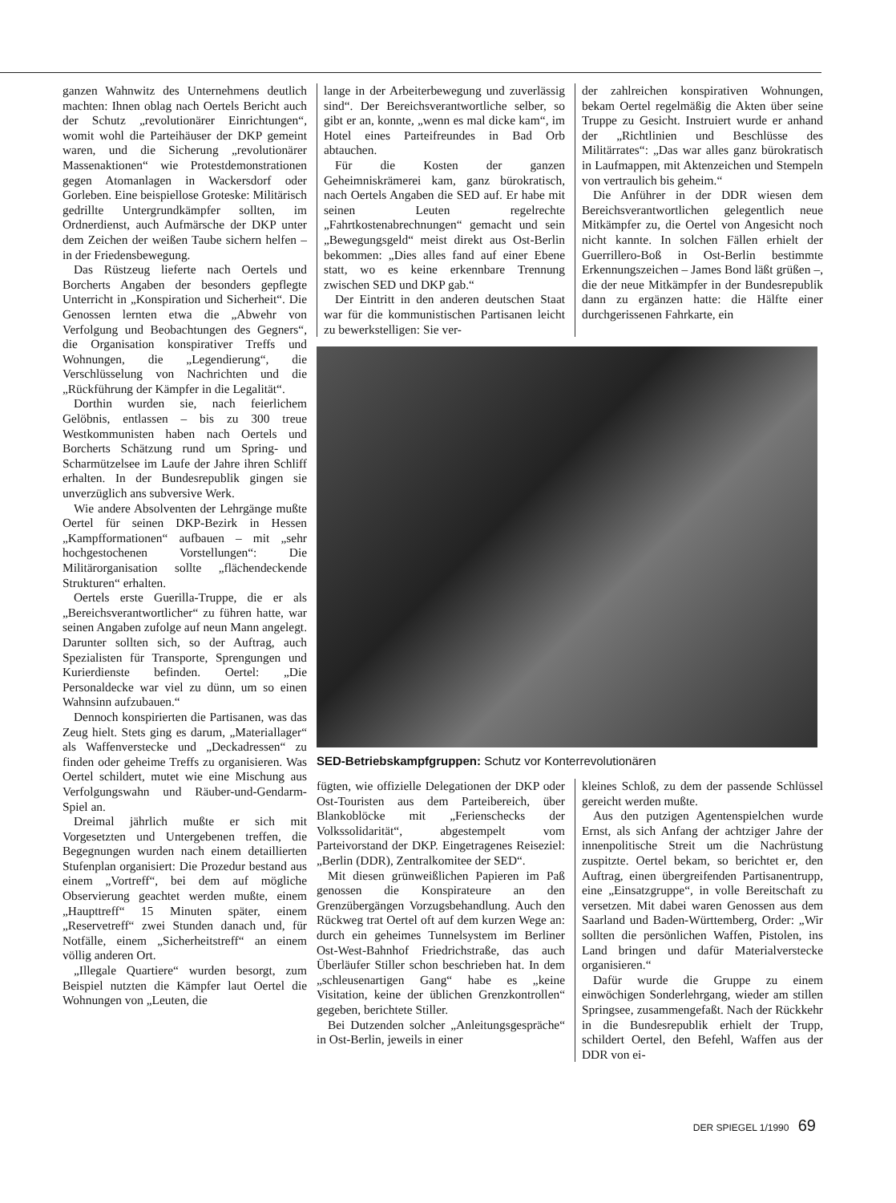ganzen Wahnwitz des Unternehmens deutlich machten: Ihnen oblag nach Oertels Bericht auch der Schutz „revolutionärer Einrichtungen“, womit wohl die Parteihäuser der DKP gemeint waren, und die Sicherung „revolutionärer Massenaktionen“ wie Protestdemonstrationen gegen Atomanlagen in Wackersdorf oder Gorleben. Eine beispiellose Groteske: Militärisch gedrillte Untergrundkämpfer sollten, im Ordnerdienst, auch Aufmärsche der DKP unter dem Zeichen der weißen Taube sichern helfen – in der Friedensbewegung.
Das Rüstzeug lieferte nach Oertels und Borcherts Angaben der besonders gepflegte Unterricht in „Konspiration und Sicherheit“. Die Genossen lernten etwa die „Abwehr von Verfolgung und Beobachtungen des Gegners“, die Organisation konspirativer Treffs und Wohnungen, die „Legendierung“, die Verschlüsselung von Nachrichten und die „Rückführung der Kämpfer in die Legalität“.
Dorthin wurden sie, nach feierlichem Gelöbnis, entlassen – bis zu 300 treue Westkommunisten haben nach Oertels und Borcherts Schätzung rund um Spring- und Scharmützelsee im Laufe der Jahre ihren Schliff erhalten. In der Bundesrepublik gingen sie unverzüglich ans subversive Werk.
Wie andere Absolventen der Lehrgänge mußte Oertel für seinen DKP-Bezirk in Hessen „Kampfformationen“ aufbauen – mit „sehr hochgestochenen Vorstellungen“: Die Militärorganisation sollte „flächendeckende Strukturen“ erhalten.
Oertels erste Guerilla-Truppe, die er als „Bereichsverantwortlicher“ zu führen hatte, war seinen Angaben zufolge auf neun Mann angelegt. Darunter sollten sich, so der Auftrag, auch Spezialisten für Transporte, Sprengungen und Kurierdienste befinden. Oertel: „Die Personaldecke war viel zu dünn, um so einen Wahnsinn aufzubauen.“
Dennoch konspirierten die Partisanen, was das Zeug hielt. Stets ging es darum, „Materiallager“ als Waffenverstecke und „Deckadressen“ zu finden oder geheime Treffs zu organisieren. Was Oertel schildert, mutet wie eine Mischung aus Verfolgungswahn und Räuber-und-Gendarm-Spiel an.
Dreimal jährlich mußte er sich mit Vorgesetzten und Untergebenen treffen, die Begegnungen wurden nach einem detaillierten Stufenplan organisiert: Die Prozedur bestand aus einem „Vortreff“, bei dem auf mögliche Observierung geachtet werden mußte, einem „Haupttreff“ 15 Minuten später, einem „Reservetreff“ zwei Stunden danach und, für Notfälle, einem „Sicherheitstreff“ an einem völlig anderen Ort.
„Illegale Quartiere“ wurden besorgt, zum Beispiel nutzten die Kämpfer laut Oertel die Wohnungen von „Leuten, die
lange in der Arbeiterbewegung und zuverlässig sind“. Der Bereichsverantwortliche selber, so gibt er an, konnte, „wenn es mal dicke kam“, im Hotel eines Parteifreundes in Bad Orb abtauchen.
Für die Kosten der ganzen Geheimniskrämerei kam, ganz bürokratisch, nach Oertels Angaben die SED auf. Er habe mit seinen Leuten regelrechte „Fahrtkostenabrechnungen“ gemacht und sein „Bewegungsgeld“ meist direkt aus Ost-Berlin bekommen: „Dies alles fand auf einer Ebene statt, wo es keine erkennbare Trennung zwischen SED und DKP gab.“
Der Eintritt in den anderen deutschen Staat war für die kommunistischen Partisanen leicht zu bewerkstelligen: Sie ver-
der zahlreichen konspirativen Wohnungen, bekam Oertel regelmäßig die Akten über seine Truppe zu Gesicht. Instruiert wurde er anhand der „Richtlinien und Beschlüsse des Militärrates“: „Das war alles ganz bürokratisch in Laufmappen, mit Aktenzeichen und Stempeln von vertraulich bis geheim.“
Die Anführer in der DDR wiesen dem Bereichsverantwortlichen gelegentlich neue Mitkämpfer zu, die Oertel von Angesicht noch nicht kannte. In solchen Fällen erhielt der Guerrillero-Boß in Ost-Berlin bestimmte Erkennungszeichen – James Bond läßt grüßen –, die der neue Mitkämpfer in der Bundesrepublik dann zu ergänzen hatte: die Hälfte einer durchgerissenen Fahrkarte, ein
SED-Betriebskampfgruppen: Schutz vor Konterrevolutionären
fügten, wie offizielle Delegationen der DKP oder Ost-Touristen aus dem Parteibereich, über Blankoblöcke mit „Ferienschecks der Volkssolidarität“, abgestempelt vom Parteivorstand der DKP. Eingetragenes Reiseziel: „Berlin (DDR), Zentralkomitee der SED“.
Mit diesen grünweißlichen Papieren im Paß genossen die Konspirateure an den Grenzübergängen Vorzugsbehandlung. Auch den Rückweg trat Oertel oft auf dem kurzen Wege an: durch ein geheimes Tunnelsystem im Berliner Ost-West-Bahnhof Friedrichstraße, das auch Überläufer Stiller schon beschrieben hat. In dem „schleusenartigen Gang“ habe es „keine Visitation, keine der üblichen Grenzkontrollen“ gegeben, berichtete Stiller.
Bei Dutzenden solcher „Anleitungsgespräche“ in Ost-Berlin, jeweils in einer
kleines Schloß, zu dem der passende Schlüssel gereicht werden mußte.
Aus den putzigen Agentenspielchen wurde Ernst, als sich Anfang der achtziger Jahre der innenpolitische Streit um die Nachrüstung zuspitzte. Oertel bekam, so berichtet er, den Auftrag, einen übergreifenden Partisanentrupp, eine „Einsatzgruppe“, in volle Bereitschaft zu versetzen. Mit dabei waren Genossen aus dem Saarland und Baden-Württemberg, Order: „Wir sollten die persönlichen Waffen, Pistolen, ins Land bringen und dafür Materialverstecke organisieren.“
Dafür wurde die Gruppe zu einem einwöchigen Sonderlehrgang, wieder am stillen Springsee, zusammengefaßt. Nach der Rückkehr in die Bundesrepublik erhielt der Trupp, schildert Oertel, den Befehl, Waffen aus der DDR von ei-
DER SPIEGEL 1/1990 69